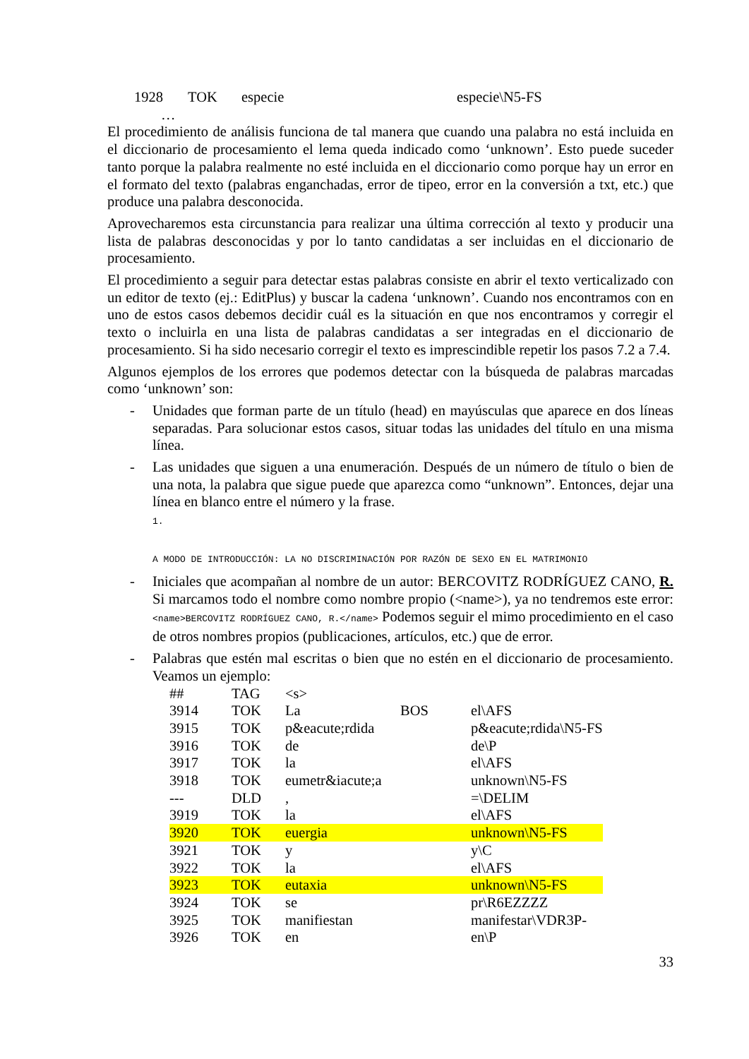| 1928 | TOK | especie | especie\N5-FS |
| … | | | |
El procedimiento de análisis funciona de tal manera que cuando una palabra no está incluida en el diccionario de procesamiento el lema queda indicado como ‘unknown’. Esto puede suceder tanto porque la palabra realmente no esté incluida en el diccionario como porque hay un error en el formato del texto (palabras enganchadas, error de tipeo, error en la conversión a txt, etc.) que produce una palabra desconocida.
Aprovecharemos esta circunstancia para realizar una última corrección al texto y producir una lista de palabras desconocidas y por lo tanto candidatas a ser incluidas en el diccionario de procesamiento.
El procedimiento a seguir para detectar estas palabras consiste en abrir el texto verticalizado con un editor de texto (ej.: EditPlus) y buscar la cadena ‘unknown’. Cuando nos encontramos con en uno de estos casos debemos decidir cuál es la situación en que nos encontramos y corregir el texto o incluirla en una lista de palabras candidatas a ser integradas en el diccionario de procesamiento. Si ha sido necesario corregir el texto es imprescindible repetir los pasos 7.2 a 7.4.
Algunos ejemplos de los errores que podemos detectar con la búsqueda de palabras marcadas como ‘unknown’ son:
- Unidades que forman parte de un título (head) en mayúsculas que aparece en dos líneas separadas. Para solucionar estos casos, situar todas las unidades del título en una misma línea.
- Las unidades que siguen a una enumeración. Después de un número de título o bien de una nota, la palabra que sigue puede que aparezca como “unknown”. Entonces, dejar una línea en blanco entre el número y la frase.
1.
A MODO DE INTRODUCCIÓN: LA NO DISCRIMINACIÓN POR RAZÓN DE SEXO EN EL MATRIMONIO
- Iniciales que acompañan al nombre de un autor: BERCOVITZ RODRÍGUEZ CANO, R. Si marcamos todo el nombre como nombre propio (<name>), ya no tendremos este error: <name>BERCOVITZ RODRÍGUEZ CANO, R.</name> Podemos seguir el mimo procedimiento en el caso de otros nombres propios (publicaciones, artículos, etc.) que de error.
- Palabras que estén mal escritas o bien que no estén en el diccionario de procesamiento. Veamos un ejemplo:
| ## | TAG | <s> | | |
| 3914 | TOK | La | BOS | el\AFS |
| 3915 | TOK | p&eacute;rdida | | p&eacute;rdida\N5-FS |
| 3916 | TOK | de | | de\P |
| 3917 | TOK | la | | el\AFS |
| 3918 | TOK | eumetr&iacute;a | | unknown\N5-FS |
| --- | DLD | , | | =\DELIM |
| 3919 | TOK | la | | el\AFS |
| 3920 | TOK | euergia | | unknown\N5-FS |
| 3921 | TOK | y | | y\C |
| 3922 | TOK | la | | el\AFS |
| 3923 | TOK | eutaxia | | unknown\N5-FS |
| 3924 | TOK | se | | pr\R6EZZZZ |
| 3925 | TOK | manifiestan | | manifestar\VDR3P- |
| 3926 | TOK | en | | en\P |
33